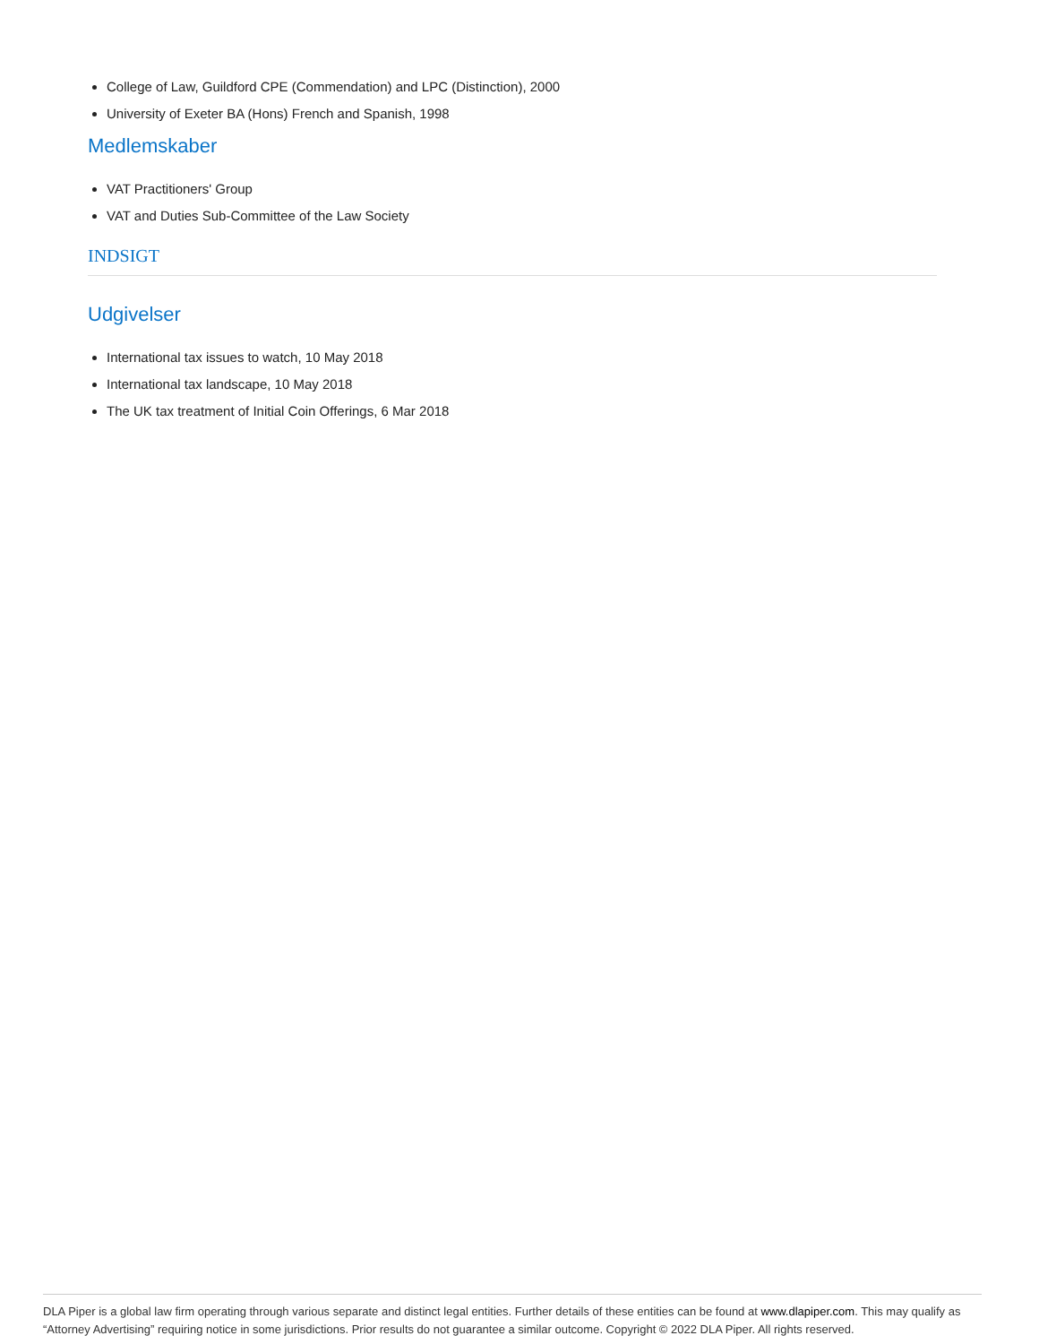College of Law, Guildford CPE (Commendation) and LPC (Distinction), 2000
University of Exeter BA (Hons) French and Spanish, 1998
Medlemskaber
VAT Practitioners' Group
VAT and Duties Sub-Committee of the Law Society
INDSIGT
Udgivelser
International tax issues to watch, 10 May 2018
International tax landscape, 10 May 2018
The UK tax treatment of Initial Coin Offerings, 6 Mar 2018
DLA Piper is a global law firm operating through various separate and distinct legal entities. Further details of these entities can be found at www.dlapiper.com. This may qualify as “Attorney Advertising” requiring notice in some jurisdictions. Prior results do not guarantee a similar outcome. Copyright © 2022 DLA Piper. All rights reserved.